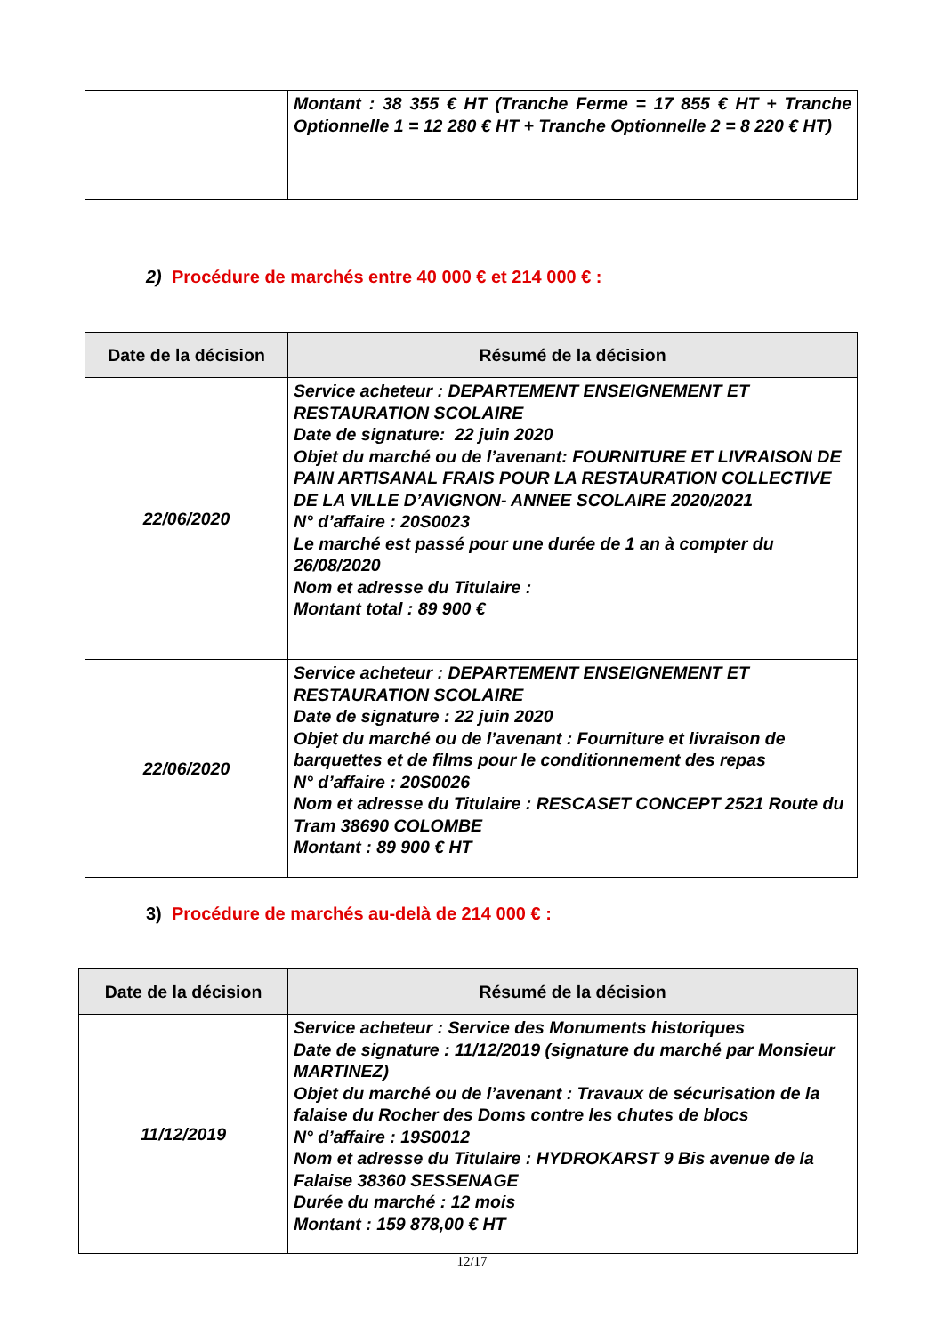| | Montant : 38 355 € HT (Tranche Ferme = 17 855 € HT + Tranche Optionnelle 1 = 12 280 € HT + Tranche Optionnelle 2 = 8 220 € HT) |
2) Procédure de marchés entre 40 000 € et 214 000 € :
| Date de la décision | Résumé de la décision |
| --- | --- |
| 22/06/2020 | Service acheteur : DEPARTEMENT ENSEIGNEMENT ET RESTAURATION SCOLAIRE Date de signature: 22 juin 2020 Objet du marché ou de l’avenant: FOURNITURE ET LIVRAISON DE PAIN ARTISANAL FRAIS POUR LA RESTAURATION COLLECTIVE DE LA VILLE D’AVIGNON- ANNEE SCOLAIRE 2020/2021 N° d’affaire : 20S0023 Le marché est passé pour une durée de 1 an à compter du 26/08/2020 Nom et adresse du Titulaire : Montant total : 89 900 € |
| 22/06/2020 | Service acheteur : DEPARTEMENT ENSEIGNEMENT ET RESTAURATION SCOLAIRE Date de signature : 22 juin 2020 Objet du marché ou de l’avenant : Fourniture et livraison de barquettes et de films pour le conditionnement des repas N° d’affaire : 20S0026 Nom et adresse du Titulaire : RESCASET CONCEPT 2521 Route du Tram 38690 COLOMBE Montant : 89 900 € HT |
3) Procédure de marchés au-delà de 214 000 € :
| Date de la décision | Résumé de la décision |
| --- | --- |
| 11/12/2019 | Service acheteur : Service des Monuments historiques Date de signature : 11/12/2019 (signature du marché par Monsieur MARTINEZ) Objet du marché ou de l’avenant : Travaux de sécurisation de la falaise du Rocher des Doms contre les chutes de blocs N° d’affaire : 19S0012 Nom et adresse du Titulaire : HYDROKARST 9 Bis avenue de la Falaise 38360 SESSENAGE Durée du marché : 12 mois Montant : 159 878,00 € HT |
12/17